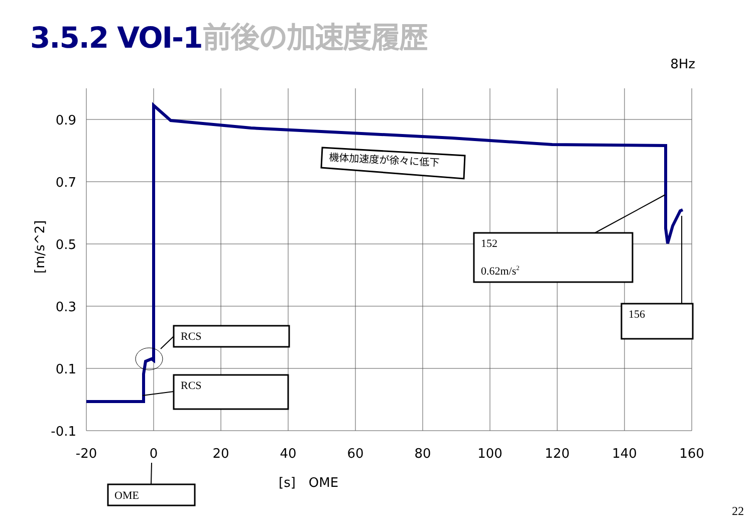3.5.2 VOI-1前後の加速度履歴
8Hz
0.9
0.7
0.5
0.3
0.1
-0.1
-20
0
20
40
60
80
100
120
140
160
[s]　OME
[m/s^2]
RCS
RCS
152
0.62m/s2
156
OME
機体加速度が徐々に低下
22